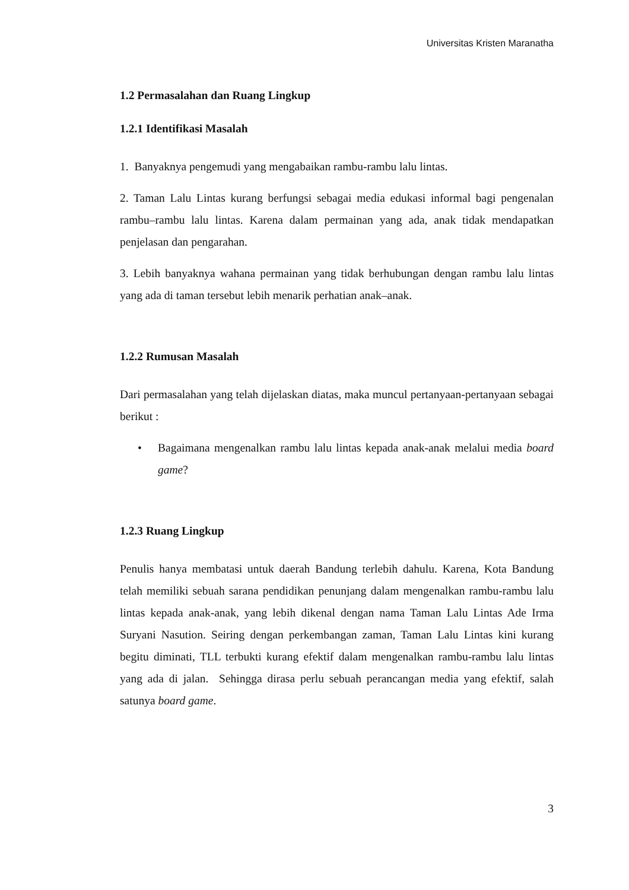Universitas Kristen Maranatha
1.2 Permasalahan dan Ruang Lingkup
1.2.1 Identifikasi Masalah
1. Banyaknya pengemudi yang mengabaikan rambu-rambu lalu lintas.
2. Taman Lalu Lintas kurang berfungsi sebagai media edukasi informal bagi pengenalan rambu–rambu lalu lintas. Karena dalam permainan yang ada, anak tidak mendapatkan penjelasan dan pengarahan.
3. Lebih banyaknya wahana permainan yang tidak berhubungan dengan rambu lalu lintas yang ada di taman tersebut lebih menarik perhatian anak–anak.
1.2.2 Rumusan Masalah
Dari permasalahan yang telah dijelaskan diatas, maka muncul pertanyaan-pertanyaan sebagai berikut :
• Bagaimana mengenalkan rambu lalu lintas kepada anak-anak melalui media board game?
1.2.3 Ruang Lingkup
Penulis hanya membatasi untuk daerah Bandung terlebih dahulu. Karena, Kota Bandung telah memiliki sebuah sarana pendidikan penunjang dalam mengenalkan rambu-rambu lalu lintas kepada anak-anak, yang lebih dikenal dengan nama Taman Lalu Lintas Ade Irma Suryani Nasution. Seiring dengan perkembangan zaman, Taman Lalu Lintas kini kurang begitu diminati, TLL terbukti kurang efektif dalam mengenalkan rambu-rambu lalu lintas yang ada di jalan. Sehingga dirasa perlu sebuah perancangan media yang efektif, salah satunya board game.
3